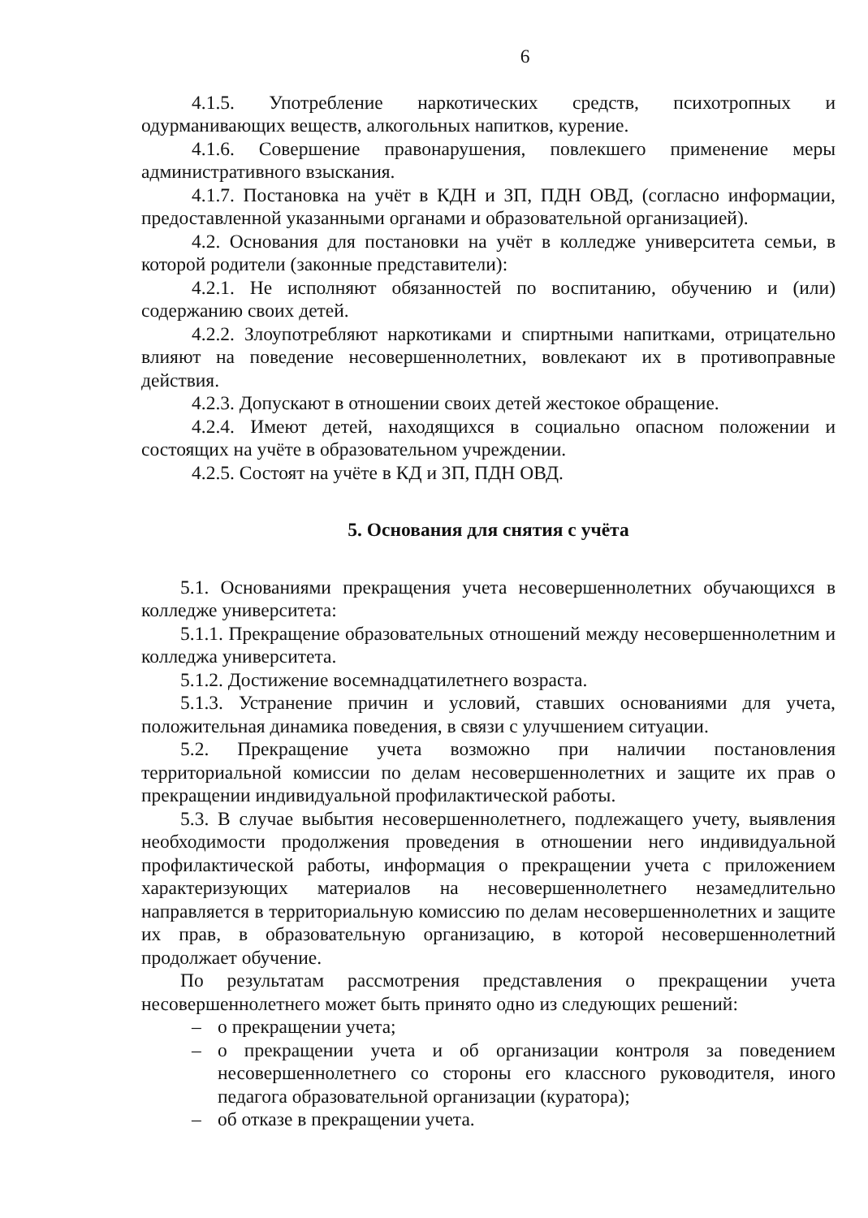6
4.1.5. Употребление наркотических средств, психотропных и одурманивающих веществ, алкогольных напитков, курение.
4.1.6. Совершение правонарушения, повлекшего применение меры административного взыскания.
4.1.7. Постановка на учёт в КДН и ЗП, ПДН ОВД, (согласно информации, предоставленной указанными органами и образовательной организацией).
4.2. Основания для постановки на учёт в колледже университета семьи, в которой родители (законные представители):
4.2.1. Не исполняют обязанностей по воспитанию, обучению и (или) содержанию своих детей.
4.2.2. Злоупотребляют наркотиками и спиртными напитками, отрицательно влияют на поведение несовершеннолетних, вовлекают их в противоправные действия.
4.2.3. Допускают в отношении своих детей жестокое обращение.
4.2.4. Имеют детей, находящихся в социально опасном положении и состоящих на учёте в образовательном учреждении.
4.2.5. Состоят на учёте в КД и ЗП, ПДН ОВД.
5. Основания для снятия с учёта
5.1. Основаниями прекращения учета несовершеннолетних обучающихся в колледже университета:
5.1.1. Прекращение образовательных отношений между несовершеннолетним и колледжа университета.
5.1.2. Достижение восемнадцатилетнего возраста.
5.1.3. Устранение причин и условий, ставших основаниями для учета, положительная динамика поведения, в связи с улучшением ситуации.
5.2. Прекращение учета возможно при наличии постановления территориальной комиссии по делам несовершеннолетних и защите их прав о прекращении индивидуальной профилактической работы.
5.3. В случае выбытия несовершеннолетнего, подлежащего учету, выявления необходимости продолжения проведения в отношении него индивидуальной профилактической работы, информация о прекращении учета с приложением характеризующих материалов на несовершеннолетнего незамедлительно направляется в территориальную комиссию по делам несовершеннолетних и защите их прав, в образовательную организацию, в которой несовершеннолетний продолжает обучение.
По результатам рассмотрения представления о прекращении учета несовершеннолетнего может быть принято одно из следующих решений:
– о прекращении учета;
– о прекращении учета и об организации контроля за поведением несовершеннолетнего со стороны его классного руководителя, иного педагога образовательной организации (куратора);
– об отказе в прекращении учета.